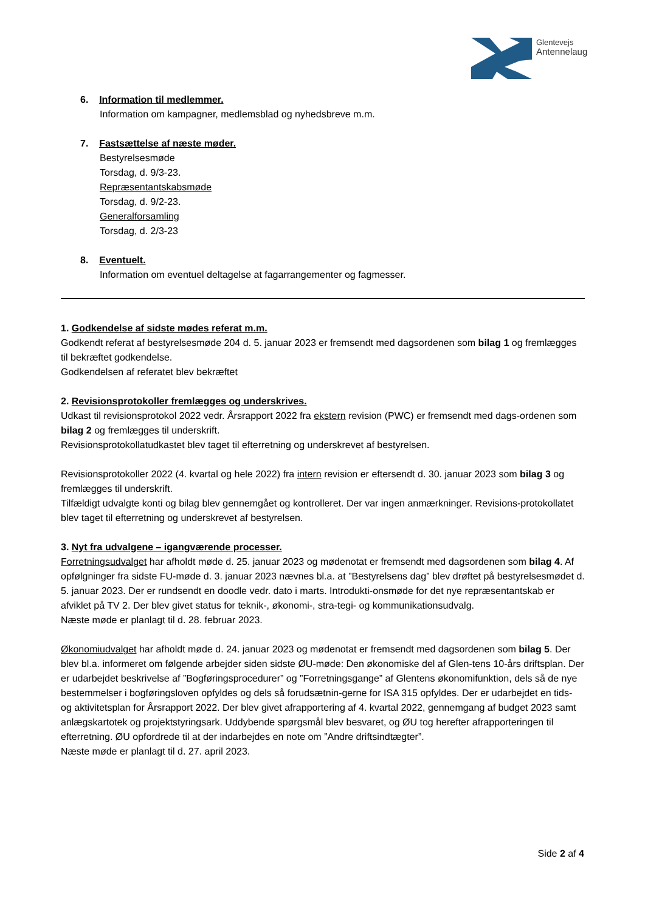Glentevejs
Antennelaug
6. Information til medlemmer.
Information om kampagner, medlemsblad og nyhedsbreve m.m.
7. Fastsættelse af næste møder.
Bestyrelsesmøde
Torsdag, d. 9/3-23.
Repræsentantskabsmøde
Torsdag, d. 9/2-23.
Generalforsamling
Torsdag, d. 2/3-23
8. Eventuelt.
Information om eventuel deltagelse at fagarrangementer og fagmesser.
1. Godkendelse af sidste mødes referat m.m.
Godkendt referat af bestyrelsesmøde 204 d. 5. januar 2023 er fremsendt med dagsordenen som bilag 1 og fremlægges til bekræftet godkendelse.
Godkendelsen af referatet blev bekræftet
2. Revisionsprotokoller fremlægges og underskrives.
Udkast til revisionsprotokol 2022 vedr. Årsrapport 2022 fra ekstern revision (PWC) er fremsendt med dags-ordenen som bilag 2 og fremlægges til underskrift.
Revisionsprotokollatudkastet blev taget til efterretning og underskrevet af bestyrelsen.
Revisionsprotokoller 2022 (4. kvartal og hele 2022) fra intern revision er eftersendt d. 30. januar 2023 som bilag 3 og fremlægges til underskrift.
Tilfældigt udvalgte konti og bilag blev gennemgået og kontrolleret. Der var ingen anmærkninger. Revisions-protokollatet blev taget til efterretning og underskrevet af bestyrelsen.
3. Nyt fra udvalgene – igangværende processer.
Forretningsudvalget har afholdt møde d. 25. januar 2023 og mødenotat er fremsendt med dagsordenen som bilag 4. Af opfølgninger fra sidste FU-møde d. 3. januar 2023 nævnes bl.a. at ”Bestyrelsens dag” blev drøftet på bestyrelsesmødet d. 5. januar 2023. Der er rundsendt en doodle vedr. dato i marts. Introdukti-onsmøde for det nye repræsentantskab er afviklet på TV 2. Der blev givet status for teknik-, økonomi-, stra-tegi- og kommunikationsudvalg.
Næste møde er planlagt til d. 28. februar 2023.
Økonomiudvalget har afholdt møde d. 24. januar 2023 og mødenotat er fremsendt med dagsordenen som bilag 5. Der blev bl.a. informeret om følgende arbejder siden sidste ØU-møde: Den økonomiske del af Glen-tens 10-års driftsplan. Der er udarbejdet beskrivelse af ”Bogføringsprocedurer” og ”Forretningsgange” af Glentens økonomifunktion, dels så de nye bestemmelser i bogføringsloven opfyldes og dels så forudsætnin-gerne for ISA 315 opfyldes. Der er udarbejdet en tids- og aktivitetsplan for Årsrapport 2022. Der blev givet afrapportering af 4. kvartal 2022, gennemgang af budget 2023 samt anlægskartotek og projektstyringsark. Uddybende spørgsmål blev besvaret, og ØU tog herefter afrapporteringen til efterretning. ØU opfordrede til at der indarbejdes en note om ”Andre driftsindtægter”.
Næste møde er planlagt til d. 27. april 2023.
Side 2 af 4